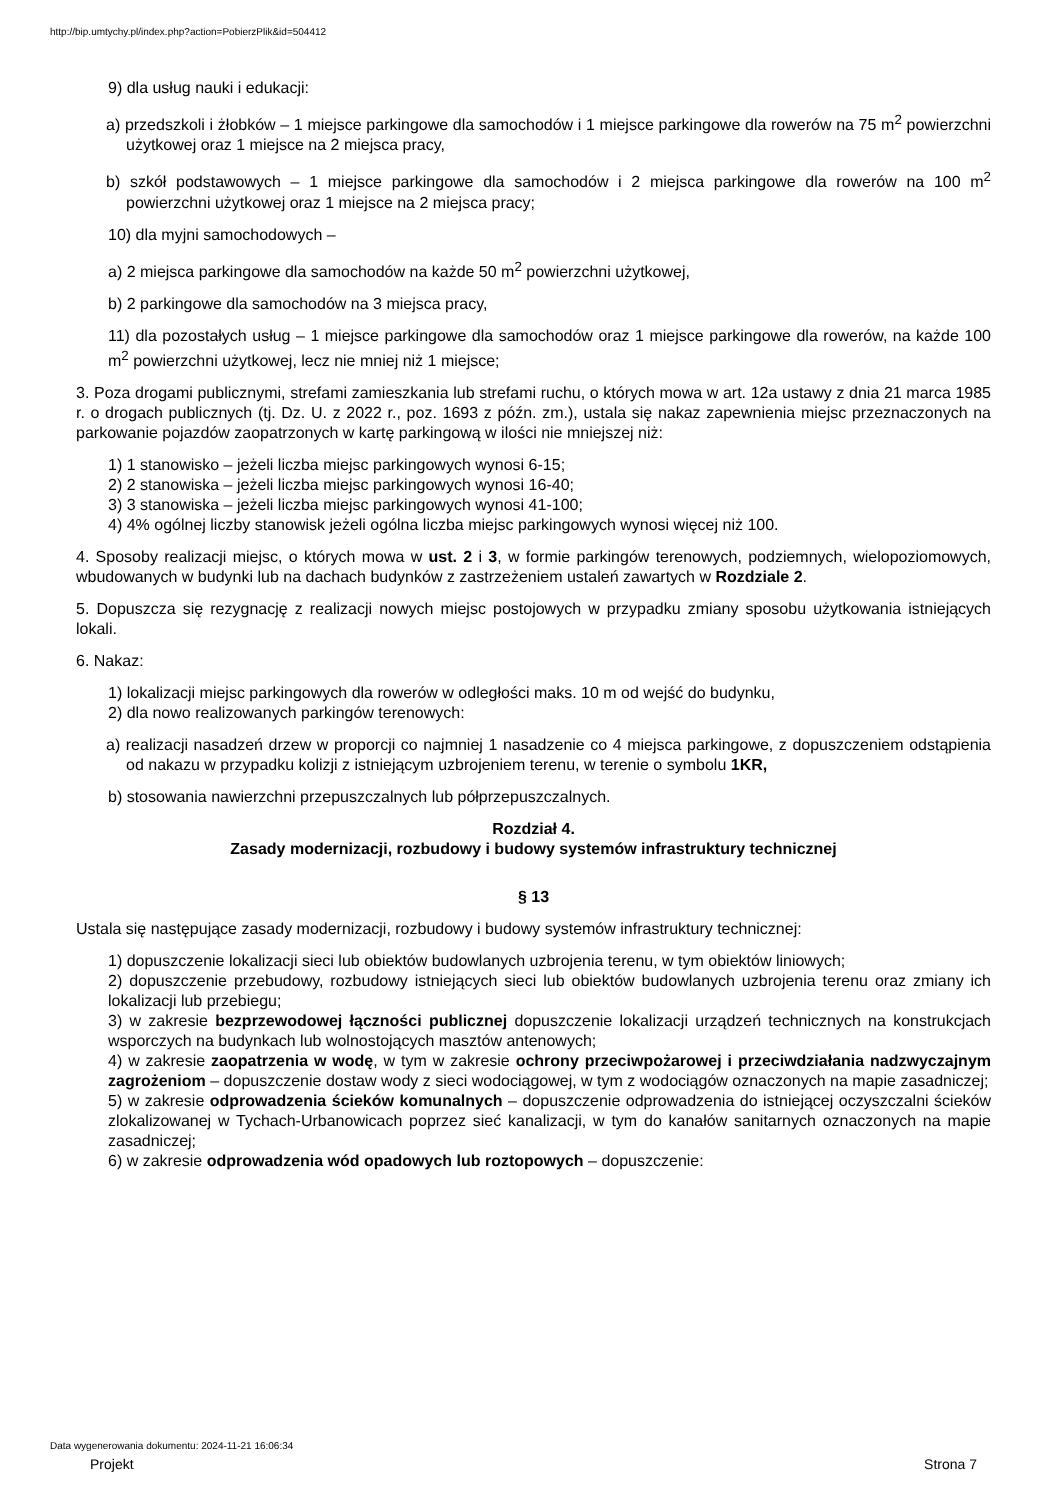http://bip.umtychy.pl/index.php?action=PobierzPlik&id=504412
9) dla usług nauki i edukacji:
a) przedszkoli i żłobków – 1 miejsce parkingowe dla samochodów i 1 miejsce parkingowe dla rowerów na 75 m<sup>2</sup> powierzchni użytkowej oraz 1 miejsce na 2 miejsca pracy,
b) szkół podstawowych – 1 miejsce parkingowe dla samochodów i 2 miejsca parkingowe dla rowerów na 100 m<sup>2</sup> powierzchni użytkowej oraz 1 miejsce na 2 miejsca pracy;
10) dla myjni samochodowych –
a) 2 miejsca parkingowe dla samochodów na każde 50 m<sup>2</sup> powierzchni użytkowej,
b) 2 parkingowe dla samochodów na 3 miejsca pracy,
11) dla pozostałych usług – 1 miejsce parkingowe dla samochodów oraz 1 miejsce parkingowe dla rowerów, na każde 100 m<sup>2</sup> powierzchni użytkowej, lecz nie mniej niż 1 miejsce;
3. Poza drogami publicznymi, strefami zamieszkania lub strefami ruchu, o których mowa w art. 12a ustawy z dnia 21 marca 1985 r. o drogach publicznych (tj. Dz. U. z 2022 r., poz. 1693 z późn. zm.), ustala się nakaz zapewnienia miejsc przeznaczonych na parkowanie pojazdów zaopatrzonych w kartę parkingową w ilości nie mniejszej niż:
1) 1 stanowisko – jeżeli liczba miejsc parkingowych wynosi 6-15;
2) 2 stanowiska – jeżeli liczba miejsc parkingowych wynosi 16-40;
3) 3 stanowiska – jeżeli liczba miejsc parkingowych wynosi 41-100;
4) 4% ogólnej liczby stanowisk jeżeli ogólna liczba miejsc parkingowych wynosi więcej niż 100.
4. Sposoby realizacji miejsc, o których mowa w ust. 2 i 3, w formie parkingów terenowych, podziemnych, wielopoziomowych, wbudowanych w budynki lub na dachach budynków z zastrzeżeniem ustaleń zawartych w Rozdziale 2.
5. Dopuszcza się rezygnację z realizacji nowych miejsc postojowych w przypadku zmiany sposobu użytkowania istniejących lokali.
6. Nakaz:
1) lokalizacji miejsc parkingowych dla rowerów w odległości maks. 10 m od wejść do budynku,
2) dla nowo realizowanych parkingów terenowych:
a) realizacji nasadzeń drzew w proporcji co najmniej 1 nasadzenie co 4 miejsca parkingowe, z dopuszczeniem odstąpienia od nakazu w przypadku kolizji z istniejącym uzbrojeniem terenu, w terenie o symbolu 1KR,
b) stosowania nawierzchni przepuszczalnych lub półprzepuszczalnych.
Rozdział 4.
Zasady modernizacji, rozbudowy i budowy systemów infrastruktury technicznej
§ 13
Ustala się następujące zasady modernizacji, rozbudowy i budowy systemów infrastruktury technicznej:
1) dopuszczenie lokalizacji sieci lub obiektów budowlanych uzbrojenia terenu, w tym obiektów liniowych;
2) dopuszczenie przebudowy, rozbudowy istniejących sieci lub obiektów budowlanych uzbrojenia terenu oraz zmiany ich lokalizacji lub przebiegu;
3) w zakresie bezprzewodowej łączności publicznej dopuszczenie lokalizacji urządzeń technicznych na konstrukcjach wsporczych na budynkach lub wolnostojących masztów antenowych;
4) w zakresie zaopatrzenia w wodę, w tym w zakresie ochrony przeciwpożarowej i przeciwdziałania nadzwyczajnym zagrożeniom – dopuszczenie dostaw wody z sieci wodociągowej, w tym z wodociągów oznaczonych na mapie zasadniczej;
5) w zakresie odprowadzenia ścieków komunalnych – dopuszczenie odprowadzenia do istniejącej oczyszczalni ścieków zlokalizowanej w Tychach-Urbanowicach poprzez sieć kanalizacji, w tym do kanałów sanitarnych oznaczonych na mapie zasadniczej;
6) w zakresie odprowadzenia wód opadowych lub roztopowych – dopuszczenie:
Data wygenerowania dokumentu: 2024-11-21 16:06:34
Projekt Strona 7